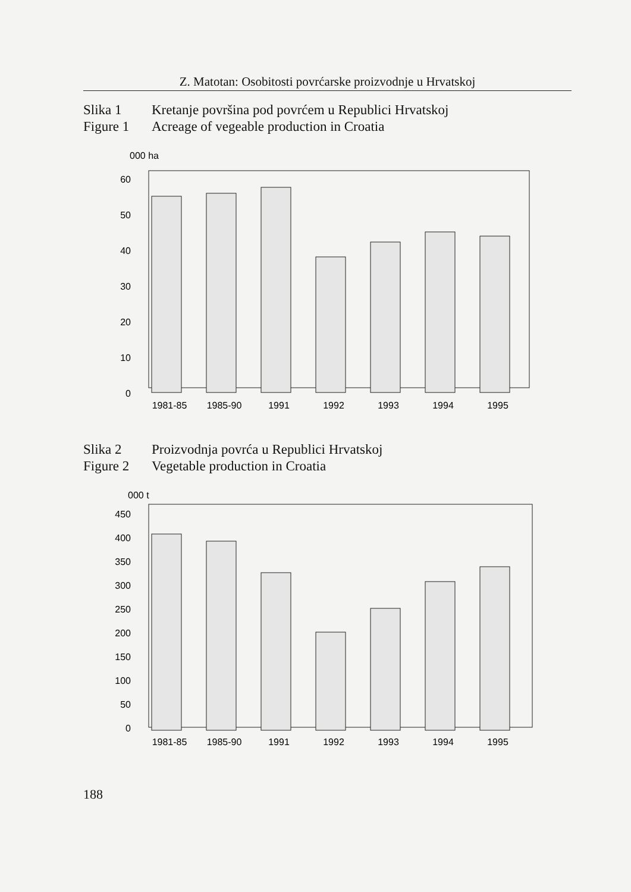Z. Matotan: Osobitosti povrćarske proizvodnje u Hrvatskoj
Slika 1 Kretanje površina pod povrćem u Republici Hrvatskoj
Figure 1 Acreage of vegeable production in Croatia
000 ha
60
50
40
30
20
10
0
1981-85
1985-90
1991
1992
1993
1994
1995
Slika 2 Proizvodnja povrća u Republici Hrvatskoj
Figure 2 Vegetable production in Croatia
000 t
450
400
350
300
250
200
150
100
50
0
1981-85
1985-90
1991
1992
1993
1994
1995
188